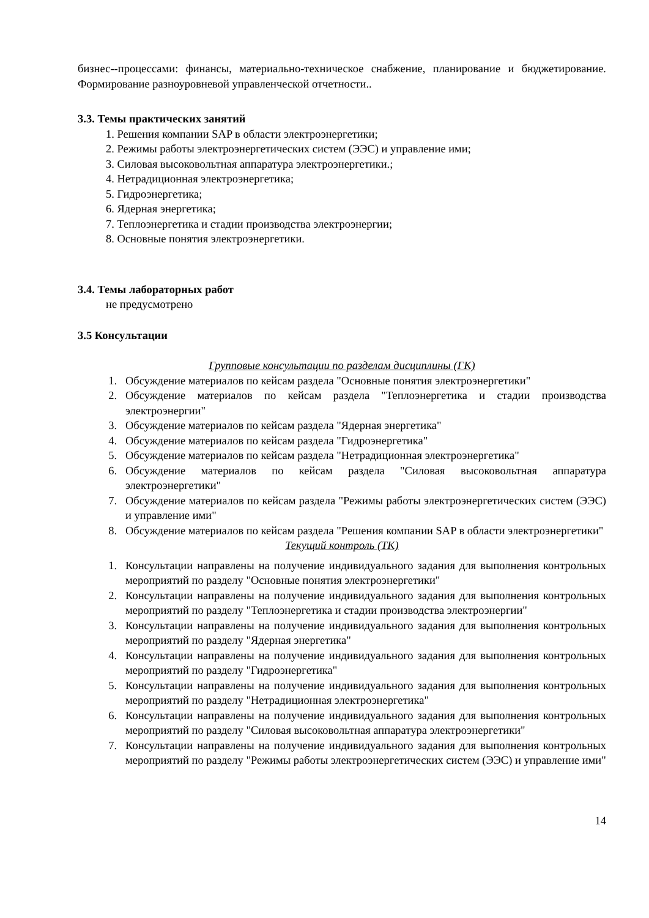бизнес--процессами: финансы, материально-техническое снабжение, планирование и бюджетирование. Формирование разноуровневой управленческой отчетности..
3.3. Темы практических занятий
1. Решения компании SAP в области электроэнергетики;
2. Режимы работы электроэнергетических систем (ЭЭС) и управление ими;
3. Силовая высоковольтная аппаратура электроэнергетики.;
4. Нетрадиционная электроэнергетика;
5. Гидроэнергетика;
6. Ядерная энергетика;
7. Теплоэнергетика и стадии производства электроэнергии;
8. Основные понятия электроэнергетики.
3.4. Темы лабораторных работ
не предусмотрено
3.5 Консультации
Групповые консультации по разделам дисциплины (ГК)
1. Обсуждение материалов по кейсам раздела "Основные понятия электроэнергетики"
2. Обсуждение материалов по кейсам раздела "Теплоэнергетика и стадии производства электроэнергии"
3. Обсуждение материалов по кейсам раздела "Ядерная энергетика"
4. Обсуждение материалов по кейсам раздела "Гидроэнергетика"
5. Обсуждение материалов по кейсам раздела "Нетрадиционная электроэнергетика"
6. Обсуждение материалов по кейсам раздела "Силовая высоковольтная аппаратура электроэнергетики"
7. Обсуждение материалов по кейсам раздела "Режимы работы электроэнергетических систем (ЭЭС) и управление ими"
8. Обсуждение материалов по кейсам раздела "Решения компании SAP в области электроэнергетики"
Текущий контроль (ТК)
1. Консультации направлены на получение индивидуального задания для выполнения контрольных мероприятий по разделу "Основные понятия электроэнергетики"
2. Консультации направлены на получение индивидуального задания для выполнения контрольных мероприятий по разделу "Теплоэнергетика и стадии производства электроэнергии"
3. Консультации направлены на получение индивидуального задания для выполнения контрольных мероприятий по разделу "Ядерная энергетика"
4. Консультации направлены на получение индивидуального задания для выполнения контрольных мероприятий по разделу "Гидроэнергетика"
5. Консультации направлены на получение индивидуального задания для выполнения контрольных мероприятий по разделу "Нетрадиционная электроэнергетика"
6. Консультации направлены на получение индивидуального задания для выполнения контрольных мероприятий по разделу "Силовая высоковольтная аппаратура электроэнергетики"
7. Консультации направлены на получение индивидуального задания для выполнения контрольных мероприятий по разделу "Режимы работы электроэнергетических систем (ЭЭС) и управление ими"
14